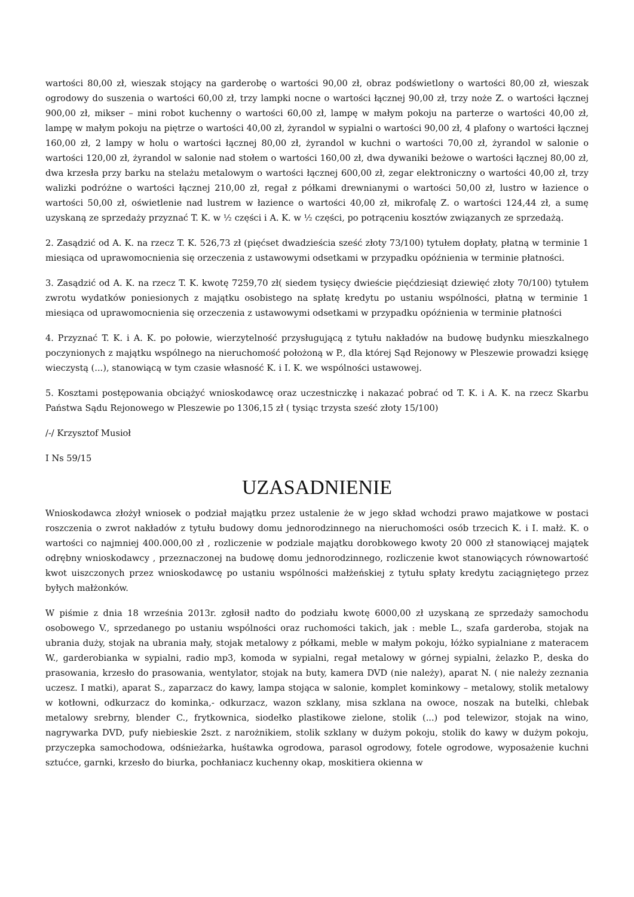wartości 80,00 zł, wieszak stojący na garderobę o wartości 90,00 zł, obraz podświetlony o wartości 80,00 zł, wieszak ogrodowy do suszenia o wartości 60,00 zł, trzy lampki nocne o wartości łącznej 90,00 zł, trzy noże Z. o wartości łącznej 900,00 zł, mikser – mini robot kuchenny o wartości 60,00 zł, lampę w małym pokoju na parterze o wartości 40,00 zł, lampę w małym pokoju na piętrze o wartości 40,00 zł, żyrandol w sypialni o wartości 90,00 zł, 4 plafony o wartości łącznej 160,00 zł, 2 lampy w holu o wartości łącznej 80,00 zł, żyrandol w kuchni o wartości 70,00 zł, żyrandol w salonie o wartości 120,00 zł, żyrandol w salonie nad stołem o wartości 160,00 zł, dwa dywaniki beżowe o wartości łącznej 80,00 zł, dwa krzesła przy barku na stelażu metalowym o wartości łącznej 600,00 zł, zegar elektroniczny o wartości 40,00 zł, trzy walizki podróżne o wartości łącznej 210,00 zł, regał z półkami drewnianymi o wartości 50,00 zł, lustro w łazience o wartości 50,00 zł, oświetlenie nad lustrem w łazience o wartości 40,00 zł, mikrofalę Z. o wartości 124,44 zł, a sumę uzyskaną ze sprzedaży przyznać T. K. w ½ części i A. K. w ½ części, po potrąceniu kosztów związanych ze sprzedażą.
2. Zasądzić od A. K. na rzecz T. K. 526,73 zł (pięćset dwadzieścia sześć złoty 73/100) tytułem dopłaty, płatną w terminie 1 miesiąca od uprawomocnienia się orzeczenia z ustawowymi odsetkami w przypadku opóźnienia w terminie płatności.
3. Zasądzić od A. K. na rzecz T. K. kwotę 7259,70 zł( siedem tysięcy dwieście pięćdziesiąt dziewięć złoty 70/100) tytułem zwrotu wydatków poniesionych z majątku osobistego na spłatę kredytu po ustaniu wspólności, płatną w terminie 1 miesiąca od uprawomocnienia się orzeczenia z ustawowymi odsetkami w przypadku opóźnienia w terminie płatności
4. Przyznać T. K. i A. K. po połowie, wierzytelność przysługującą z tytułu nakładów na budowę budynku mieszkalnego poczynionych z majątku wspólnego na nieruchomość położoną w P., dla której Sąd Rejonowy w Pleszewie prowadzi księgę wieczystą (...), stanowiącą w tym czasie własność K. i I. K. we wspólności ustawowej.
5. Kosztami postępowania obciążyć wnioskodawcę oraz uczestniczkę i nakazać pobrać od T. K. i A. K. na rzecz Skarbu Państwa Sądu Rejonowego w Pleszewie po 1306,15 zł ( tysiąc trzysta sześć złoty 15/100)
/-/ Krzysztof Musioł
I Ns 59/15
UZASADNIENIE
Wnioskodawca złożył wniosek o podział majątku przez ustalenie że w jego skład wchodzi prawo majatkowe w postaci roszczenia o zwrot nakładów z tytułu budowy domu jednorodzinnego na nieruchomości osób trzecich K. i I. małż. K. o wartości co najmniej 400.000,00 zł , rozliczenie w podziale majątku dorobkowego kwoty 20 000 zł stanowiącej majątek odrębny wnioskodawcy , przeznaczonej na budowę domu jednorodzinnego, rozliczenie kwot stanowiących równowartość kwot uiszczonych przez wnioskodawcę po ustaniu wspólności małżeńskiej z tytułu spłaty kredytu zaciągniętego przez byłych małżonków.
W piśmie z dnia 18 września 2013r. zgłosił nadto do podziału kwotę 6000,00 zł uzyskaną ze sprzedaży samochodu osobowego V., sprzedanego po ustaniu wspólności oraz ruchomości takich, jak : meble L., szafa garderoba, stojak na ubrania duży, stojak na ubrania mały, stojak metalowy z półkami, meble w małym pokoju, łóżko sypialniane z materacem W., garderobianka w sypialni, radio mp3, komoda w sypialni, regał metalowy w górnej sypialni, żelazko P., deska do prasowania, krzesło do prasowania, wentylator, stojak na buty, kamera DVD (nie należy), aparat N. ( nie należy zeznania uczesz. I matki), aparat S., zaparzacz do kawy, lampa stojąca w salonie, komplet kominkowy – metalowy, stolik metalowy w kotłowni, odkurzacz do kominka,- odkurzacz, wazon szklany, misa szklana na owoce, noszak na butelki, chlebak metalowy srebrny, blender C., frytkownica, siodełko plastikowe zielone, stolik (...) pod telewizor, stojak na wino, nagrywarka DVD, pufy niebieskie 2szt. z narożnikiem, stolik szklany w dużym pokoju, stolik do kawy w dużym pokoju, przyczepka samochodowa, odśnieżarka, huśtawka ogrodowa, parasol ogrodowy, fotele ogrodowe, wyposażenie kuchni sztućce, garnki, krzesło do biurka, pochłaniacz kuchenny okap, moskitiera okienna w